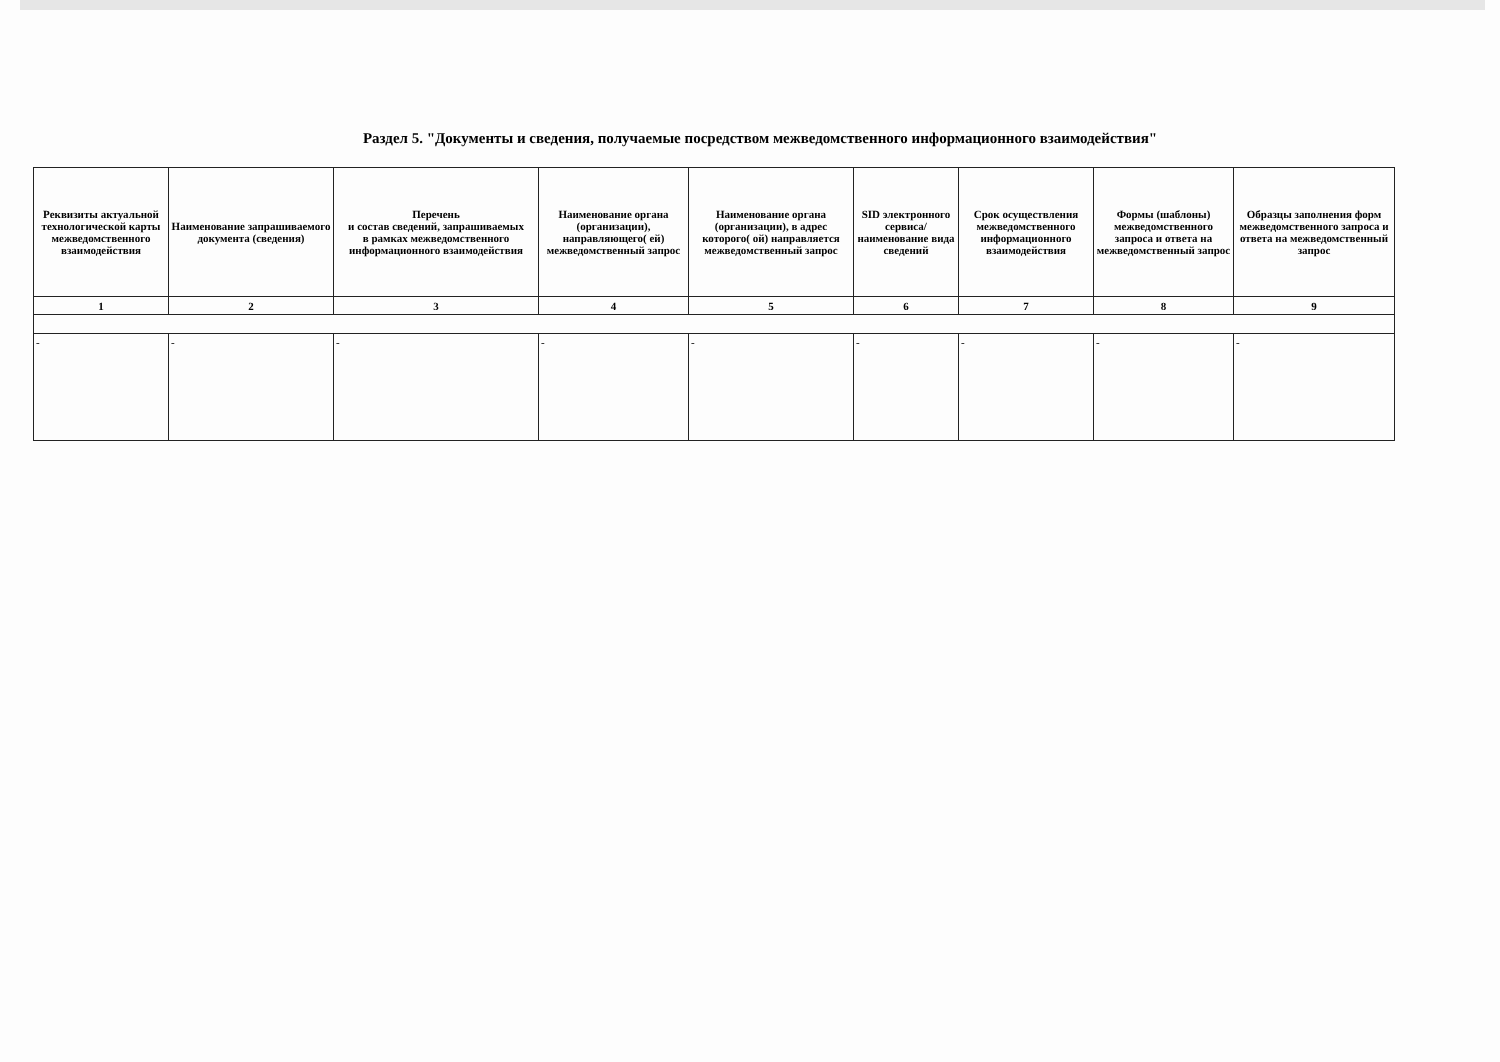Раздел 5. "Документы и сведения, получаемые посредством межведомственного информационного взаимодействия"
| Реквизиты актуальной технологической карты межведомственного взаимодействия | Наименование запрашиваемого документа (сведения) | Перечень и состав сведений, запрашиваемых в рамках межведомственного информационного взаимодействия | Наименование органа (организации), направляющего( ей) межведомственный запрос | Наименование органа (организации), в адрес которого( ой) направляется межведомственный запрос | SID электронного сервиса/ наименование вида сведений | Срок осуществления межведомственного информационного взаимодействия | Формы (шаблоны) межведомственного запроса и ответа на межведомственный запрос | Образцы заполнения форм межведомственного запроса и ответа на межведомственный запрос |
| --- | --- | --- | --- | --- | --- | --- | --- | --- |
| 1 | 2 | 3 | 4 | 5 | 6 | 7 | 8 | 9 |
| - | - | - | - | - | - | - | - | - |